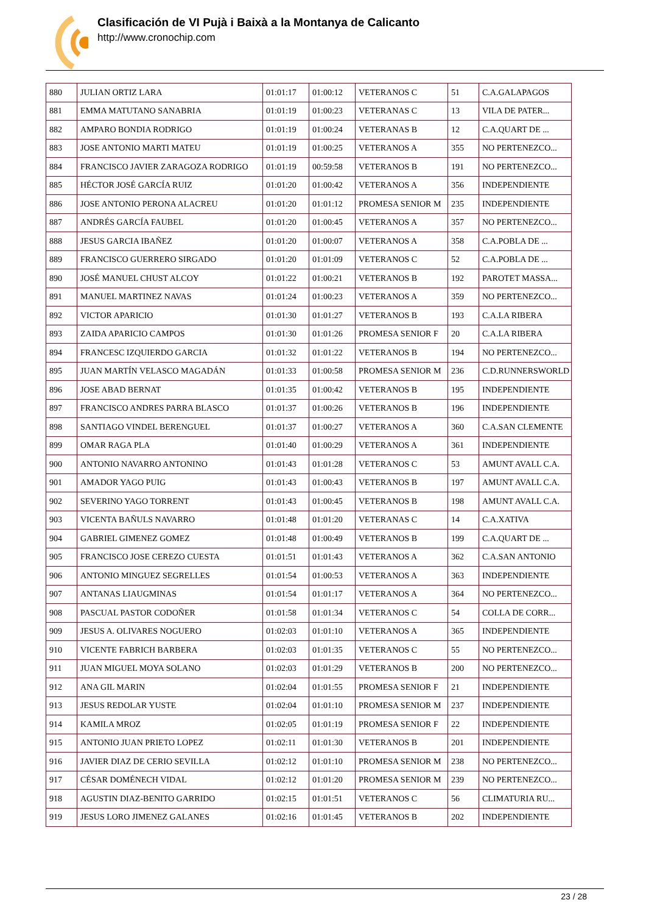Clasificación de VI Pujà i Baixà a la Montanya de Calicanto
http://www.cronochip.com
| 880 | JULIAN ORTIZ LARA | 01:01:17 | 01:00:12 | VETERANOS C | 51 | C.A.GALAPAGOS |
| 881 | EMMA MATUTANO SANABRIA | 01:01:19 | 01:00:23 | VETERANAS C | 13 | VILA DE PATER... |
| 882 | AMPARO BONDIA RODRIGO | 01:01:19 | 01:00:24 | VETERANAS B | 12 | C.A.QUART DE ... |
| 883 | JOSE ANTONIO MARTI MATEU | 01:01:19 | 01:00:25 | VETERANOS A | 355 | NO PERTENEZCO... |
| 884 | FRANCISCO JAVIER ZARAGOZA RODRIGO | 01:01:19 | 00:59:58 | VETERANOS B | 191 | NO PERTENEZCO... |
| 885 | HÉCTOR JOSÉ GARCÍA RUIZ | 01:01:20 | 01:00:42 | VETERANOS A | 356 | INDEPENDIENTE |
| 886 | JOSE ANTONIO PERONA ALACREU | 01:01:20 | 01:01:12 | PROMESA SENIOR M | 235 | INDEPENDIENTE |
| 887 | ANDRÉS GARCÍA FAUBEL | 01:01:20 | 01:00:45 | VETERANOS A | 357 | NO PERTENEZCO... |
| 888 | JESUS GARCIA IBAÑEZ | 01:01:20 | 01:00:07 | VETERANOS A | 358 | C.A.POBLA DE ... |
| 889 | FRANCISCO GUERRERO SIRGADO | 01:01:20 | 01:01:09 | VETERANOS C | 52 | C.A.POBLA DE ... |
| 890 | JOSÉ MANUEL CHUST ALCOY | 01:01:22 | 01:00:21 | VETERANOS B | 192 | PAROTET MASSA... |
| 891 | MANUEL MARTINEZ NAVAS | 01:01:24 | 01:00:23 | VETERANOS A | 359 | NO PERTENEZCO... |
| 892 | VICTOR APARICIO | 01:01:30 | 01:01:27 | VETERANOS B | 193 | C.A.LA RIBERA |
| 893 | ZAIDA APARICIO CAMPOS | 01:01:30 | 01:01:26 | PROMESA SENIOR F | 20 | C.A.LA RIBERA |
| 894 | FRANCESC IZQUIERDO GARCIA | 01:01:32 | 01:01:22 | VETERANOS B | 194 | NO PERTENEZCO... |
| 895 | JUAN MARTÍN VELASCO MAGADÁN | 01:01:33 | 01:00:58 | PROMESA SENIOR M | 236 | C.D.RUNNERSWORLD |
| 896 | JOSE ABAD BERNAT | 01:01:35 | 01:00:42 | VETERANOS B | 195 | INDEPENDIENTE |
| 897 | FRANCISCO ANDRES PARRA BLASCO | 01:01:37 | 01:00:26 | VETERANOS B | 196 | INDEPENDIENTE |
| 898 | SANTIAGO VINDEL BERENGUEL | 01:01:37 | 01:00:27 | VETERANOS A | 360 | C.A.SAN CLEMENTE |
| 899 | OMAR RAGA PLA | 01:01:40 | 01:00:29 | VETERANOS A | 361 | INDEPENDIENTE |
| 900 | ANTONIO NAVARRO ANTONINO | 01:01:43 | 01:01:28 | VETERANOS C | 53 | AMUNT AVALL C.A. |
| 901 | AMADOR YAGO PUIG | 01:01:43 | 01:00:43 | VETERANOS B | 197 | AMUNT AVALL C.A. |
| 902 | SEVERINO YAGO TORRENT | 01:01:43 | 01:00:45 | VETERANOS B | 198 | AMUNT AVALL C.A. |
| 903 | VICENTA BAÑULS NAVARRO | 01:01:48 | 01:01:20 | VETERANAS C | 14 | C.A.XATIVA |
| 904 | GABRIEL GIMENEZ GOMEZ | 01:01:48 | 01:00:49 | VETERANOS B | 199 | C.A.QUART DE ... |
| 905 | FRANCISCO JOSE CEREZO CUESTA | 01:01:51 | 01:01:43 | VETERANOS A | 362 | C.A.SAN ANTONIO |
| 906 | ANTONIO MINGUEZ SEGRELLES | 01:01:54 | 01:00:53 | VETERANOS A | 363 | INDEPENDIENTE |
| 907 | ANTANAS LIAUGMINAS | 01:01:54 | 01:01:17 | VETERANOS A | 364 | NO PERTENEZCO... |
| 908 | PASCUAL PASTOR CODOÑER | 01:01:58 | 01:01:34 | VETERANOS C | 54 | COLLA DE CORR... |
| 909 | JESUS A. OLIVARES NOGUERO | 01:02:03 | 01:01:10 | VETERANOS A | 365 | INDEPENDIENTE |
| 910 | VICENTE FABRICH BARBERA | 01:02:03 | 01:01:35 | VETERANOS C | 55 | NO PERTENEZCO... |
| 911 | JUAN MIGUEL MOYA SOLANO | 01:02:03 | 01:01:29 | VETERANOS B | 200 | NO PERTENEZCO... |
| 912 | ANA GIL MARIN | 01:02:04 | 01:01:55 | PROMESA SENIOR F | 21 | INDEPENDIENTE |
| 913 | JESUS REDOLAR YUSTE | 01:02:04 | 01:01:10 | PROMESA SENIOR M | 237 | INDEPENDIENTE |
| 914 | KAMILA MROZ | 01:02:05 | 01:01:19 | PROMESA SENIOR F | 22 | INDEPENDIENTE |
| 915 | ANTONIO JUAN PRIETO LOPEZ | 01:02:11 | 01:01:30 | VETERANOS B | 201 | INDEPENDIENTE |
| 916 | JAVIER DIAZ DE CERIO SEVILLA | 01:02:12 | 01:01:10 | PROMESA SENIOR M | 238 | NO PERTENEZCO... |
| 917 | CÉSAR DOMÉNECH VIDAL | 01:02:12 | 01:01:20 | PROMESA SENIOR M | 239 | NO PERTENEZCO... |
| 918 | AGUSTIN DIAZ-BENITO GARRIDO | 01:02:15 | 01:01:51 | VETERANOS C | 56 | CLIMATURIA RU... |
| 919 | JESUS LORO JIMENEZ GALANES | 01:02:16 | 01:01:45 | VETERANOS B | 202 | INDEPENDIENTE |
23 / 28